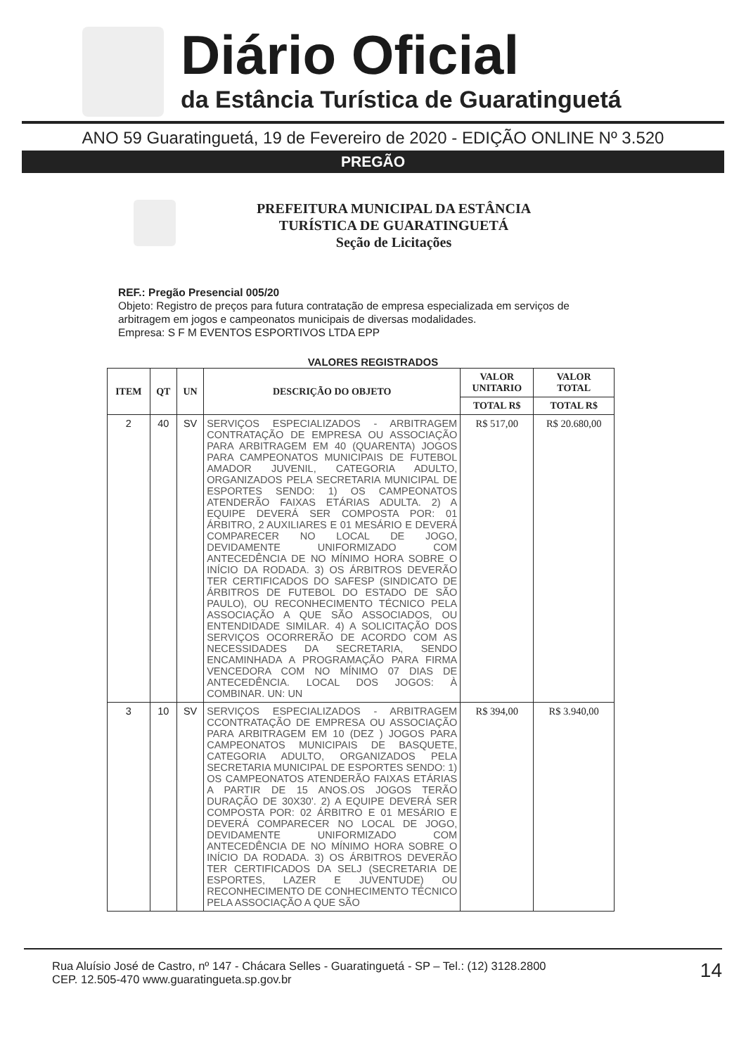Diário Oficial
da Estância Turística de Guaratinguetá
ANO 59 Guaratinguetá, 19 de Fevereiro de 2020 - EDIÇÃO ONLINE Nº 3.520
PREGÃO
PREFEITURA MUNICIPAL DA ESTÂNCIA
TURÍSTICA DE GUARATINGUETÁ
Seção de Licitações
REF.: Pregão Presencial 005/20
Objeto: Registro de preços para futura contratação de empresa especializada em serviços de arbitragem em jogos e campeonatos municipais de diversas modalidades.
Empresa: S F M EVENTOS ESPORTIVOS LTDA EPP
VALORES REGISTRADOS
| ITEM | QT | UN | DESCRIÇÃO DO OBJETO | VALOR UNITARIO | VALOR TOTAL |
| --- | --- | --- | --- | --- | --- |
| | | | | TOTAL R$ | TOTAL R$ |
| 2 | 40 | SV | SERVIÇOS ESPECIALIZADOS - ARBITRAGEM CONTRATAÇÃO DE EMPRESA OU ASSOCIAÇÃO PARA ARBITRAGEM EM 40 (QUARENTA) JOGOS PARA CAMPEONATOS MUNICIPAIS DE FUTEBOL AMADOR JUVENIL, CATEGORIA ADULTO, ORGANIZADOS PELA SECRETARIA MUNICIPAL DE ESPORTES SENDO: 1) OS CAMPEONATOS ATENDERÃO FAIXAS ETÁRIAS ADULTA. 2) A EQUIPE DEVERÁ SER COMPOSTA POR: 01 ÁRBITRO, 2 AUXILIARES E 01 MESÁRIO E DEVERÁ COMPARECER NO LOCAL DE JOGO, DEVIDAMENTE UNIFORMIZADO COM ANTECEDÊNCIA DE NO MÍNIMO HORA SOBRE O INÍCIO DA RODADA. 3) OS ÁRBITROS DEVERÃO TER CERTIFICADOS DO SAFESP (SINDICATO DE ÁRBITROS DE FUTEBOL DO ESTADO DE SÃO PAULO), OU RECONHECIMENTO TÉCNICO PELA ASSOCIAÇÃO A QUE SÃO ASSOCIADOS, OU ENTENDIDADE SIMILAR. 4) A SOLICITAÇÃO DOS SERVIÇOS OCORRERÃO DE ACORDO COM AS NECESSIDADES DA SECRETARIA, SENDO ENCAMINHADA A PROGRAMAÇÃO PARA FIRMA VENCEDORA COM NO MÍNIMO 07 DIAS DE ANTECEDÊNCIA. LOCAL DOS JOGOS: À COMBINAR. UN: UN | R$ 517,00 | R$ 20.680,00 |
| 3 | 10 | SV | SERVIÇOS ESPECIALIZADOS - ARBITRAGEM CCONTRATAÇÃO DE EMPRESA OU ASSOCIAÇÃO PARA ARBITRAGEM EM 10 (DEZ ) JOGOS PARA CAMPEONATOS MUNICIPAIS DE BASQUETE, CATEGORIA ADULTO, ORGANIZADOS PELA SECRETARIA MUNICIPAL DE ESPORTES SENDO: 1) OS CAMPEONATOS ATENDERÃO FAIXAS ETÁRIAS A PARTIR DE 15 ANOS.OS JOGOS TERÃO DURAÇÃO DE 30X30'. 2) A EQUIPE DEVERÁ SER COMPOSTA POR: 02 ÁRBITRO E 01 MESÁRIO E DEVERÁ COMPARECER NO LOCAL DE JOGO, DEVIDAMENTE UNIFORMIZADO COM ANTECEDÊNCIA DE NO MÍNIMO HORA SOBRE O INÍCIO DA RODADA. 3) OS ÁRBITROS DEVERÃO TER CERTIFICADOS DA SELJ (SECRETARIA DE ESPORTES, LAZER E JUVENTUDE) OU RECONHECIMENTO DE CONHECIMENTO TÉCNICO PELA ASSOCIAÇÃO A QUE SÃO | R$ 394,00 | R$ 3.940,00 |
Rua Aluísio José de Castro, nº 147 - Chácara Selles - Guaratinguetá - SP – Tel.: (12) 3128.2800
CEP. 12.505-470 www.guaratingueta.sp.gov.br
14